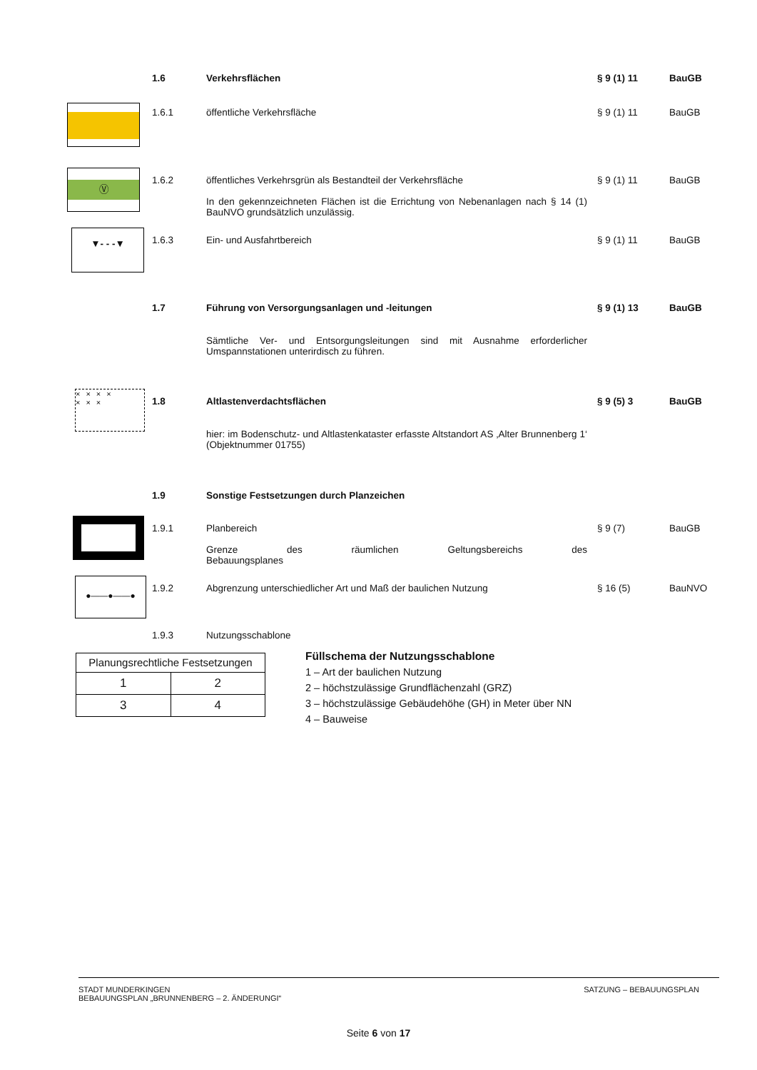1.6 Verkehrsflächen § 9 (1) 11 BauGB
1.6.1 öffentliche Verkehrsfläche § 9 (1) 11 BauGB
Ⓥ
1.6.2 öffentliches Verkehrsgrün als Bestandteil der Verkehrsfläche
In den gekennzeichneten Flächen ist die Errichtung von Nebenanlagen nach § 14 (1) BauNVO grundsätzlich unzulässig.
§ 9 (1) 11 BauGB
▼- - -▼
1.6.3 Ein- und Ausfahrtbereich § 9 (1) 11 BauGB
1.7 Führung von Versorgungsanlagen und -leitungen § 9 (1) 13 BauGB
Sämtliche Ver- und Entsorgungsleitungen sind mit Ausnahme erforderlicher Umspannstationen unterirdisch zu führen.
×××× ×××
1.8 Altlastenverdachtsflächen § 9 (5) 3 BauGB
hier: im Bodenschutz- und Altlastenkataster erfasste Altstandort AS ‚Alter Brunnenberg 1‘ (Objektnummer 01755)
1.9 Sonstige Festsetzungen durch Planzeichen
1.9.1 Planbereich
Grenze des räumlichen Geltungsbereichs des
Bebauungsplanes
§ 9 (7) BauGB
●——●——●
1.9.2 Abgrenzung unterschiedlicher Art und Maß der baulichen Nutzung § 16 (5) BauNVO
1.9.3 Nutzungsschablone
| Planungsrechtliche Festsetzungen | |
| 1 | 2 |
| 3 | 4 |
Füllschema der Nutzungsschablone
1 – Art der baulichen Nutzung
2 – höchstzulässige Grundflächenzahl (GRZ)
3 – höchstzulässige Gebäudehöhe (GH) in Meter über NN
4 – Bauweise
STADT MUNDERKINGEN
BEBAUUNGSPLAN „BRUNNENBERG – 2. ÄNDERUNGI“
SATZUNG – BEBAUUNGSPLAN
Seite 6 von 17